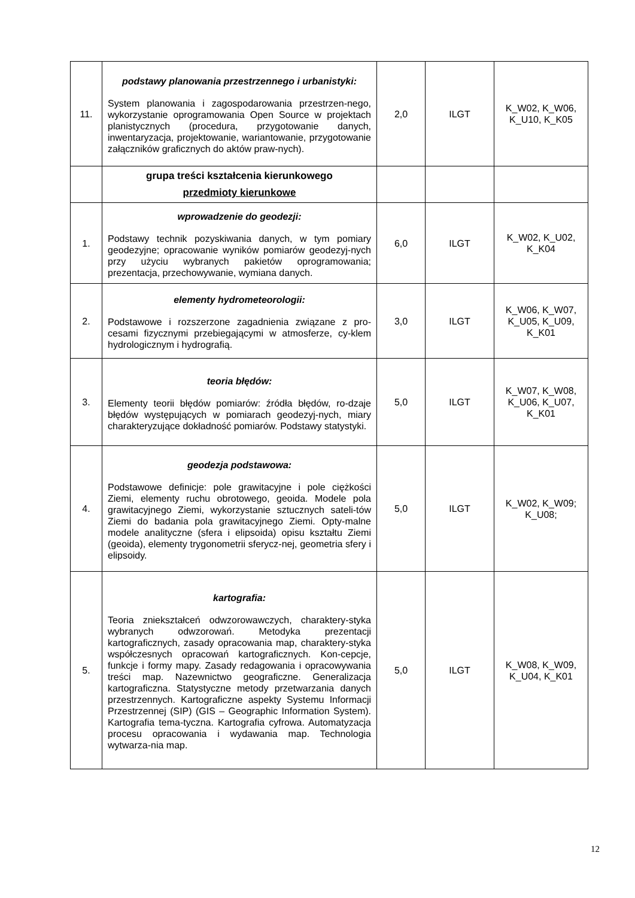| 11. | podstawy planowania przestrzennego i urbanistyki: System planowania i zagospodarowania przestrzen-nego, wykorzystanie oprogramowania Open Source w projektach planistycznych (procedura, przygotowanie danych, inwentaryzacja, projektowanie, wariantowanie, przygotowanie załączników graficznych do aktów praw-nych). | 2,0 | ILGT | K_W02, K_W06, K_U10, K_K05 |
| | grupa treści kształcenia kierunkowego przedmioty kierunkowe | | | |
| 1. | wprowadzenie do geodezji: Podstawy technik pozyskiwania danych, w tym pomiary geodezyjne; opracowanie wyników pomiarów geodezyj-nych przy użyciu wybranych pakietów oprogramowania; prezentacja, przechowywanie, wymiana danych. | 6,0 | ILGT | K_W02, K_U02, K_K04 |
| 2. | elementy hydrometeorologii: Podstawowe i rozszerzone zagadnienia związane z pro-cesami fizycznymi przebiegającymi w atmosferze, cy-klem hydrologicznym i hydrografią. | 3,0 | ILGT | K_W06, K_W07, K_U05, K_U09, K_K01 |
| 3. | teoria błędów: Elementy teorii błędów pomiarów: źródła błędów, ro-dzaje błędów występujących w pomiarach geodezyj-nych, miary charakteryzujące dokładność pomiarów. Podstawy statystyki. | 5,0 | ILGT | K_W07, K_W08, K_U06, K_U07, K_K01 |
| 4. | geodezja podstawowa: Podstawowe definicje: pole grawitacyjne i pole ciężkości Ziemi, elementy ruchu obrotowego, geoida. Modele pola grawitacyjnego Ziemi, wykorzystanie sztucznych sateli-tów Ziemi do badania pola grawitacyjnego Ziemi. Opty-malne modele analityczne (sfera i elipsoida) opisu kształtu Ziemi (geoida), elementy trygonometrii sferycz-nej, geometria sfery i elipsoidy. | 5,0 | ILGT | K_W02, K_W09; K_U08; |
| 5. | kartografia: Teoria zniekształceń odwzorowawczych, charaktery-styka wybranych odwzorowań. Metodyka prezentacji kartograficznych, zasady opracowania map, charaktery-styka współczesnych opracowań kartograficznych. Kon-cepcje, funkcje i formy mapy. Zasady redagowania i opracowywania treści map. Nazewnictwo geograficzne. Generalizacja kartograficzna. Statystyczne metody przetwarzania danych przestrzennych. Kartograficzne aspekty Systemu Informacji Przestrzennej (SIP) (GIS – Geographic Information System). Kartografia tema-tyczna. Kartografia cyfrowa. Automatyzacja procesu opracowania i wydawania map. Technologia wytwarza-nia map. | 5,0 | ILGT | K_W08, K_W09, K_U04, K_K01 |
12